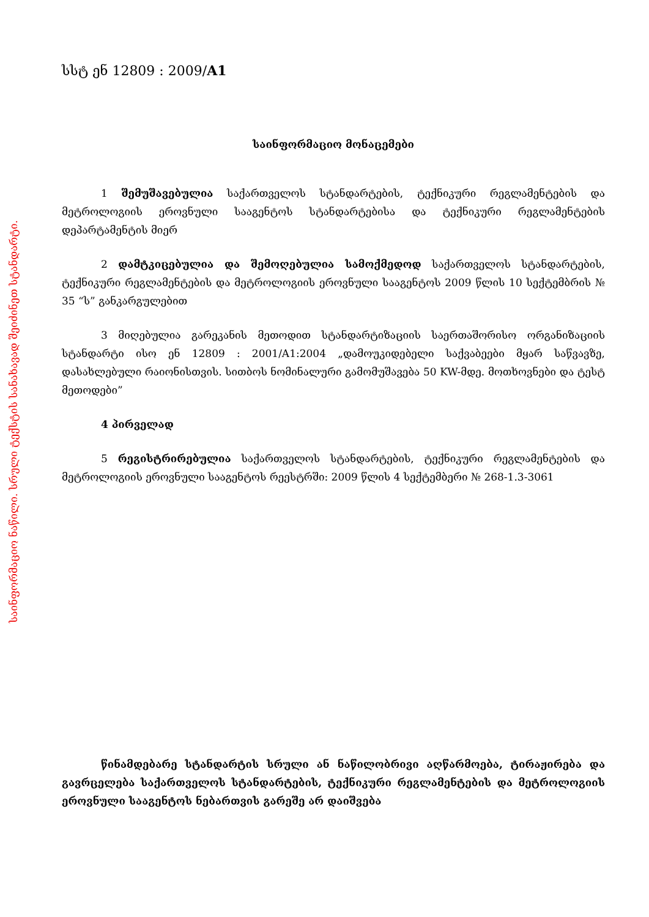საინფორმაციო ნაწილი. სრული ტექსტის სანახავად შეიძინეთ სტანდარტი.
სსტ ენ 12809 : 2009/A1
საინფორმაციო მონაცემები
1 შემუშავებულია საქართველოს სტანდარტების, ტექნიკური რეგლამენტების და მეტროლოგიის ეროვნული სააგენტოს სტანდარტებისა და ტექნიკური რეგლამენტების დეპარტამენტის მიერ
2 დამტკიცებულია და შემოღებულია სამოქმედოდ საქართველოს სტანდარტების, ტექნიკური რეგლამენტების და მეტროლოგიის ეროვნული სააგენტოს 2009 წლის 10 სექტემბრის № 35 “ს” განკარგულებით
3 მიღებულია გარეკანის მეთოდით სტანდარტიზაციის საერთაშორისო ორგანიზაციის სტანდარტი ისო ენ 12809 : 2001/A1:2004 „დამოუკიდებელი საქვაბეები მყარ საწვავზე, დასახლებული რაიონისთვის. სითბოს ნომინალური გამომუშავება 50 KW-მდე. მოთხოვნები და ტესტ მეთოდები”
4 პირველად
5 რეგისტრირებულია საქართველოს სტანდარტების, ტექნიკური რეგლამენტების და მეტროლოგიის ეროვნული სააგენტოს რეესტრში: 2009 წლის 4 სექტემბერი № 268-1.3-3061
წინამდებარე სტანდარტის სრული ან ნაწილობრივი აღწარმოება, ტირაჟირება და გავრცელება საქართველოს სტანდარტების, ტექნიკური რეგლამენტების და მეტროლოგიის ეროვნული სააგენტოს ნებართვის გარეშე არ დაიშვება